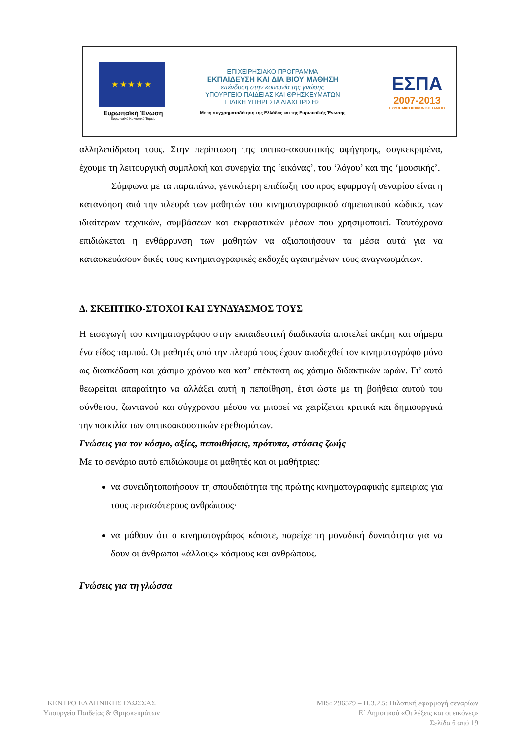★ ★ ★ ★ ★
Ευρωπαϊκή Ένωση
Ευρωπαϊκό Κοινωνικό Ταμείο
ΕΠΙΧΕΙΡΗΣΙΑΚΟ ΠΡΟΓΡΑΜΜΑ
ΕΚΠΑΙΔΕΥΣΗ ΚΑΙ ΔΙΑ ΒΙΟΥ ΜΑΘΗΣΗ
επένδυση στην κοινωνία της γνώσης
ΥΠΟΥΡΓΕΙΟ ΠΑΙΔΕΙΑΣ ΚΑΙ ΘΡΗΣΚΕΥΜΑΤΩΝ
ΕΙΔΙΚΗ ΥΠΗΡΕΣΙΑ ΔΙΑΧΕΙΡΙΣΗΣ
Με τη συγχρηματοδότηση της Ελλάδας και της Ευρωπαϊκής Ένωσης
ΕΣΠΑ
2007-2013
ΕΥΡΩΠΑΪΚΟ ΚΟΙΝΩΝΙΚΟ ΤΑΜΕΙΟ
αλληλεπίδραση τους. Στην περίπτωση της οπτικο-ακουστικής αφήγησης, συγκεκριμένα, έχουμε τη λειτουργική συμπλοκή και συνεργία της ‘εικόνας’, του ‘λόγου’ και της ‘μουσικής’.
Σύμφωνα με τα παραπάνω, γενικότερη επιδίωξη του προς εφαρμογή σεναρίου είναι η κατανόηση από την πλευρά των μαθητών του κινηματογραφικού σημειωτικού κώδικα, των ιδιαίτερων τεχνικών, συμβάσεων και εκφραστικών μέσων που χρησιμοποιεί. Ταυτόχρονα επιδιώκεται η ενθάρρυνση των μαθητών να αξιοποιήσουν τα μέσα αυτά για να κατασκευάσουν δικές τους κινηματογραφικές εκδοχές αγαπημένων τους αναγνωσμάτων.
Δ. ΣΚΕΠΤΙΚΟ-ΣΤΟΧΟΙ ΚΑΙ ΣΥΝΔΥΑΣΜΟΣ ΤΟΥΣ
Η εισαγωγή του κινηματογράφου στην εκπαιδευτική διαδικασία αποτελεί ακόμη και σήμερα ένα είδος ταμπού. Οι μαθητές από την πλευρά τους έχουν αποδεχθεί τον κινηματογράφο μόνο ως διασκέδαση και χάσιμο χρόνου και κατ’ επέκταση ως χάσιμο διδακτικών ωρών. Γι’ αυτό θεωρείται απαραίτητο να αλλάξει αυτή η πεποίθηση, έτσι ώστε με τη βοήθεια αυτού του σύνθετου, ζωντανού και σύγχρονου μέσου να μπορεί να χειρίζεται κριτικά και δημιουργικά την ποικιλία των οπτικοακουστικών ερεθισμάτων.
Γνώσεις για τον κόσμο, αξίες, πεποιθήσεις, πρότυπα, στάσεις ζωής
Με το σενάριο αυτό επιδιώκουμε οι μαθητές και οι μαθήτριες:
να συνειδητοποιήσουν τη σπουδαιότητα της πρώτης κινηματογραφικής εμπειρίας για τους περισσότερους ανθρώπους·
να μάθουν ότι ο κινηματογράφος κάποτε, παρείχε τη μοναδική δυνατότητα για να δουν οι άνθρωποι «άλλους» κόσμους και ανθρώπους.
Γνώσεις για τη γλώσσα
ΚΕΝΤΡΟ ΕΛΛΗΝΙΚΗΣ ΓΛΩΣΣΑΣ
Υπουργείο Παιδείας & Θρησκευμάτων
MIS: 296579 – Π.3.2.5: Πιλοτική εφαρμογή σεναρίων
Ε΄ Δημοτικού «Οι λέξεις και οι εικόνες»
Σελίδα 6 από 19